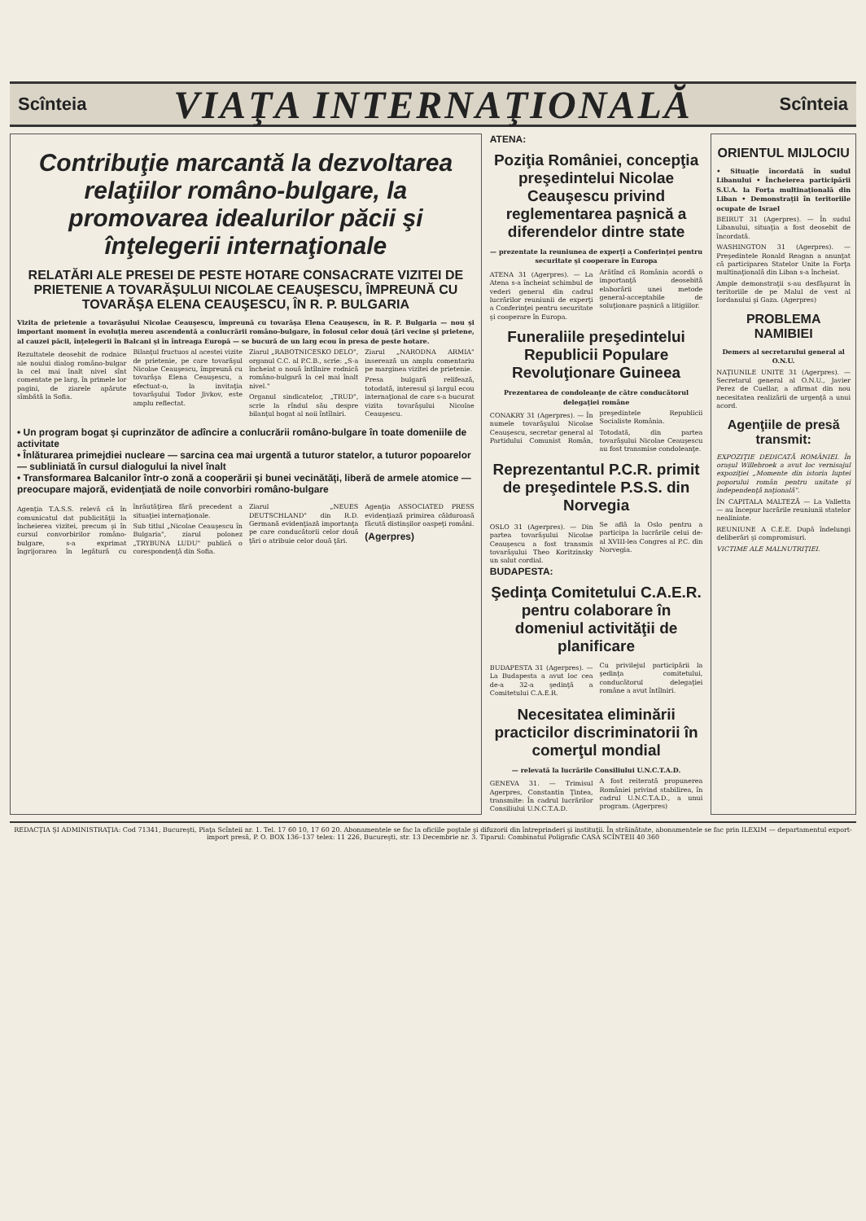Scînteia
VIAŢA INTERNAŢIONALĂ
Scînteia
Contribuţie marcantă la dezvoltarea relaţiilor româno-bulgare, la promovarea idealurilor păcii şi înţelegerii internaţionale
RELATĂRI ALE PRESEI DE PESTE HOTARE CONSACRATE VIZITEI DE PRIETENIE A TOVARĂŞULUI NICOLAE CEAUŞESCU, ÎMPREUNĂ CU TOVARĂŞA ELENA CEAUŞESCU, ÎN R. P. BULGARIA
Vizita de prietenie a tovarăşului Nicolae Ceauşescu, împreună cu tovarăşa Elena Ceauşescu, în R. P. Bulgaria — nou şi important moment în evoluţia mereu ascendentă a conlucrării româno-bulgare, în folosul celor două ţări vecine şi prietene, al cauzei păcii, înţelegerii în Balcani şi în întreaga Europă — se bucură de un larg ecou în presa de peste hotare.
Rezultatele deosebit de rodnice ale noului dialog româno-bulgar la cel mai înalt nivel sînt comentate pe larg, în primele lor pagini, de ziarele apărute sîmbătă la Sofia.
Bilanţul fructuos al acestei vizite de prietenie, pe care tovarăşul Nicolae Ceauşescu, împreună cu tovarăşa Elena Ceauşescu, a efectuat-o, la invitaţia tovarăşului Todor Jivkov, este amplu reflectat.
Ziarul „RABOTNICESKO DELO", organul C.C. al P.C.B., scrie: „S-a încheiat o nouă întîlnire rodnică româno-bulgară la cel mai înalt nivel."
Organul sindicatelor, „TRUD", scrie la rîndul său despre bilanţul bogat al noii întîlniri.
Ziarul „NARODNA ARMIA" inserează un amplu comentariu pe marginea vizitei de prietenie.
Presa bulgară relifează, totodată, interesul şi largul ecou internaţional de care s-a bucurat vizita tovarăşului Nicolae Ceauşescu.
• Un program bogat şi cuprinzător de adîncire a conlucrării româno-bulgare în toate domeniile de activitate
• Înlăturarea primejdiei nucleare — sarcina cea mai urgentă a tuturor statelor, a tuturor popoarelor — subliniată în cursul dialogului la nivel înalt
• Transformarea Balcanilor într-o zonă a cooperării şi bunei vecinătăţi, liberă de armele atomice — preocupare majoră, evidenţiată de noile convorbiri româno-bulgare
Agenţia T.A.S.S. relevă că în comunicatul dat publicităţii la încheierea vizitei, precum şi în cursul convorbirilor româno-bulgare, s-a exprimat îngrijorarea în legătură cu înrăutăţirea fără precedent a situaţiei internaţionale.
Sub titlul „Nicolae Ceauşescu în Bulgaria", ziarul polonez „TRYBUNA LUDU" publică o corespondenţă din Sofia.
Ziarul „NEUES DEUTSCHLAND" din R.D. Germană evidenţiază importanţa pe care conducătorii celor două ţări o atribuie celor două ţări.
Agenţia ASSOCIATED PRESS evidenţiază primirea călduroasă făcută distinşilor oaspeţi români.
(Agerpres)
ATENA:
Poziţia României, concepţia preşedintelui Nicolae Ceauşescu privind reglementarea paşnică a diferendelor dintre state
— prezentate la reuniunea de experţi a Conferinţei pentru securitate şi cooperare în Europa
ATENA 31 (Agerpres). — La Atena s-a încheiat schimbul de vederi general din cadrul lucrărilor reuniunii de experţi a Conferinţei pentru securitate şi cooperare în Europa.
Arătînd că România acordă o importanţă deosebită elaborării unei metode general-acceptabile de soluţionare paşnică a litigiilor.
Funeraliile preşedintelui Republicii Populare Revoluţionare Guineea
Prezentarea de condoleanţe de către conducătorul delegaţiei române
CONAKRY 31 (Agerpres). — În numele tovarăşului Nicolae Ceauşescu, secretar general al Partidului Comunist Român, preşedintele Republicii Socialiste România.
Totodată, din partea tovarăşului Nicolae Ceauşescu au fost transmise condoleanţe.
Reprezentantul P.C.R. primit de preşedintele P.S.S. din Norvegia
OSLO 31 (Agerpres). — Din partea tovarăşului Nicolae Ceauşescu a fost transmis tovarăşului Theo Koritzinsky un salut cordial.
Se află la Oslo pentru a participa la lucrările celui de-al XVIII-lea Congres al P.C. din Norvegia.
BUDAPESTA:
Şedinţa Comitetului C.A.E.R. pentru colaborare în domeniul activităţii de planificare
BUDAPESTA 31 (Agerpres). — La Budapesta a avut loc cea de-a 32-a şedinţă a Comitetului C.A.E.R.
Cu privilejul participării la şedinţa comitetului, conducătorul delegaţiei române a avut întîlniri.
Necesitatea eliminării practicilor discriminatorii în comerţul mondial
— relevată la lucrările Consiliului U.N.C.T.A.D.
GENEVA 31. — Trimisul Agerpres, Constantin Ţintea, transmite: În cadrul lucrărilor Consiliului U.N.C.T.A.D.
A fost reiterată propunerea României privind stabilirea, în cadrul U.N.C.T.A.D., a unui program. (Agerpres)
ORIENTUL MIJLOCIU
• Situaţie încordată în sudul Libanului • Încheierea participării S.U.A. la Forţa multinaţională din Liban • Demonstraţii în teritoriile ocupate de Israel
BEIRUT 31 (Agerpres). — În sudul Libanului, situaţia a fost deosebit de încordată.
WASHINGTON 31 (Agerpres). — Preşedintele Ronald Reagan a anunţat că participarea Statelor Unite la Forţa multinaţională din Liban s-a încheiat.
Ample demonstraţii s-au desfăşurat în teritoriile de pe Malul de vest al Iordanului şi Gaza. (Agerpres)
PROBLEMA NAMIBIEI
Demers al secretarului general al O.N.U.
NAŢIUNILE UNITE 31 (Agerpres). — Secretarul general al O.N.U., Javier Perez de Cuellar, a afirmat din nou necesitatea realizării de urgenţă a unui acord.
Agenţiile de presă transmit:
EXPOZIŢIE DEDICATĂ ROMÂNIEI. În oraşul Willebroek a avut loc vernisajul expoziţiei „Momente din istoria luptei poporului român pentru unitate şi independenţă naţională".
ÎN CAPITALA MALTEZĂ — La Valletta — au începur lucrările reuniunii statelor nealiniate.
REUNIUNE A C.E.E. După îndelungi deliberări şi compromisuri.
VICTIME ALE MALNUTRIŢIEI.
REDACŢIA ŞI ADMINISTRAŢIA: Cod 71341, Bucureşti, Piaţa Scînteii nr. 1. Tel. 17 60 10, 17 60 20. Abonamentele se fac la oficiile poştale şi difuzorii din întreprinderi şi instituţii. În străinătate, abonamentele se fac prin ILEXIM — departamentul export-import presă, P. O. BOX 136–137 telex: 11 226, Bucureşti, str. 13 Decembrie nr. 3. Tiparul: Combinatul Poligrafic CASA SCÎNTEII 40 360